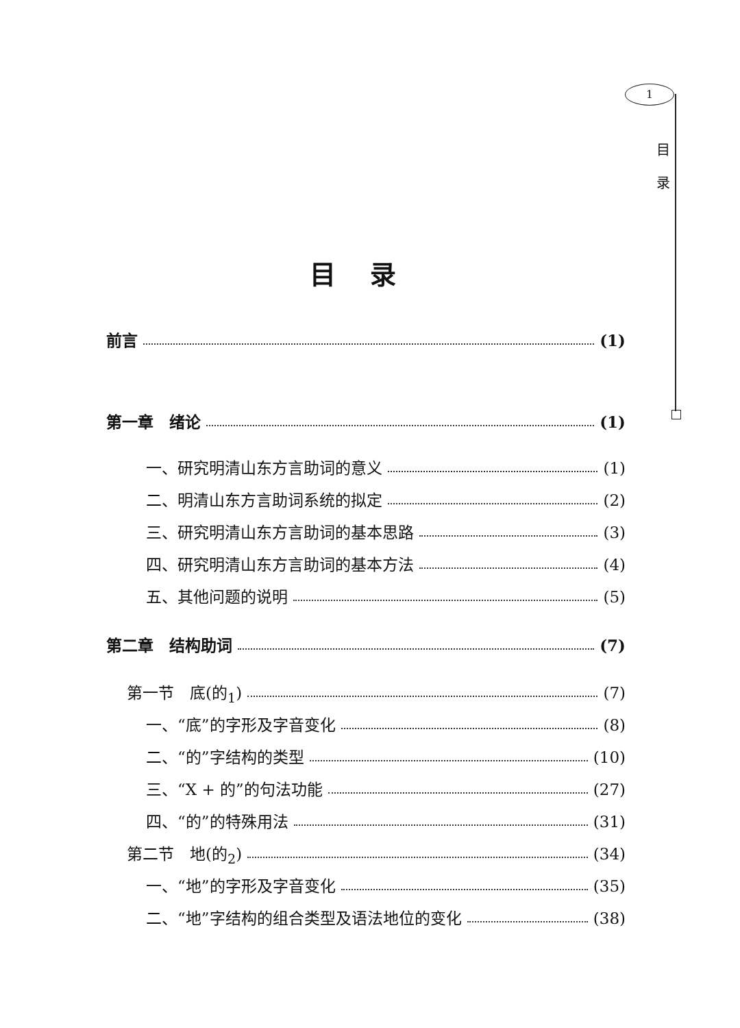1
目
录
目录
前言 (1)
第一章　绪论 (1)
一、研究明清山东方言助词的意义 (1)
二、明清山东方言助词系统的拟定 (2)
三、研究明清山东方言助词的基本思路 (3)
四、研究明清山东方言助词的基本方法 (4)
五、其他问题的说明 (5)
第二章　结构助词 (7)
第一节　底(的<sub>1</sub>) (7)
一、“底”的字形及字音变化 (8)
二、“的”字结构的类型 (10)
三、“X + 的”的句法功能 (27)
四、“的”的特殊用法 (31)
第二节　地(的<sub>2</sub>) (34)
一、“地”的字形及字音变化 (35)
二、“地”字结构的组合类型及语法地位的变化 (38)